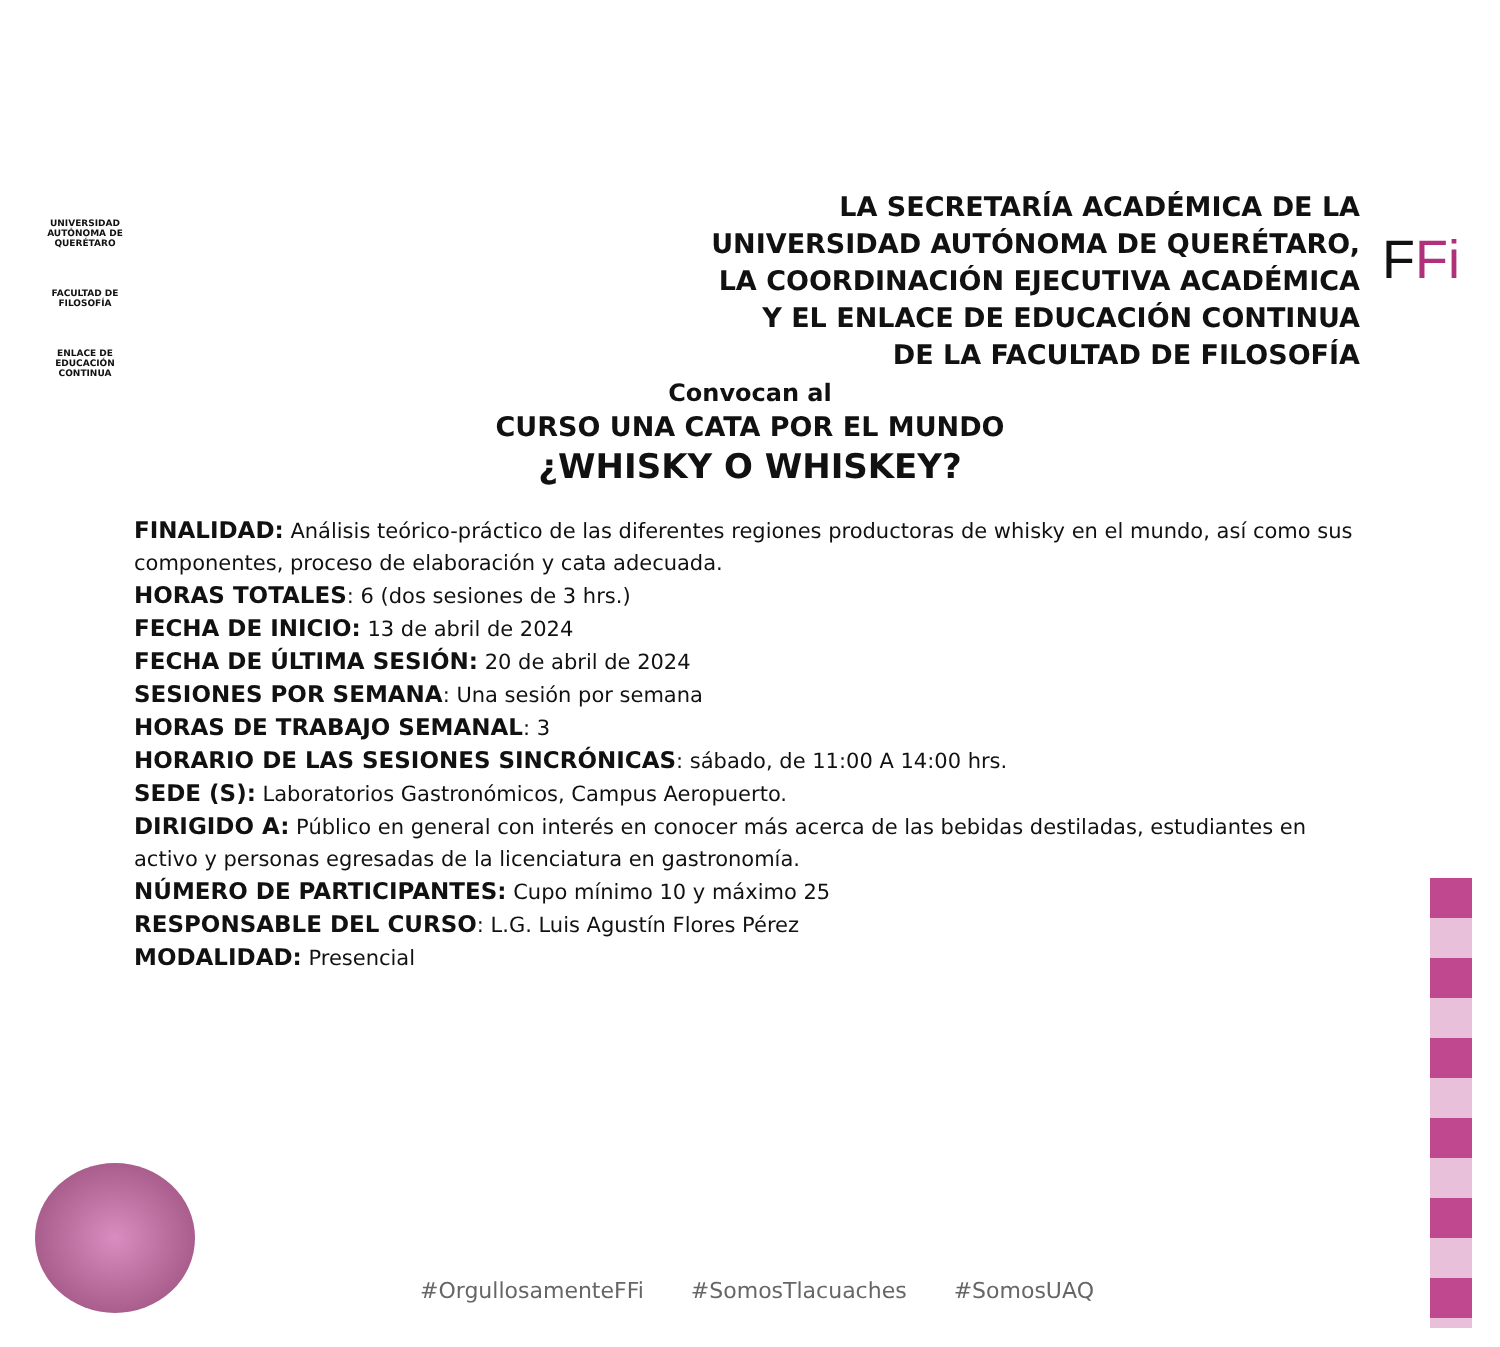UNIVERSIDAD AUTÓNOMA DE QUERÉTARO
FACULTAD DE FILOSOFÍA
ENLACE DE EDUCACIÓN CONTINUA
FFi
LA SECRETARÍA ACADÉMICA DE LA
UNIVERSIDAD AUTÓNOMA DE QUERÉTARO,
LA COORDINACIÓN EJECUTIVA ACADÉMICA
Y EL ENLACE DE EDUCACIÓN CONTINUA
DE LA FACULTAD DE FILOSOFÍA
Convocan al
CURSO UNA CATA POR EL MUNDO
¿WHISKY O WHISKEY?
FINALIDAD: Análisis teórico-práctico de las diferentes regiones productoras de whisky en el mundo, así como sus componentes, proceso de elaboración y cata adecuada.
HORAS TOTALES: 6 (dos sesiones de 3 hrs.)
FECHA DE INICIO: 13 de abril de 2024
FECHA DE ÚLTIMA SESIÓN: 20 de abril de 2024
SESIONES POR SEMANA: Una sesión por semana
HORAS DE TRABAJO SEMANAL: 3
HORARIO DE LAS SESIONES SINCRÓNICAS: sábado, de 11:00 A 14:00 hrs.
SEDE (S): Laboratorios Gastronómicos, Campus Aeropuerto.
DIRIGIDO A: Público en general con interés en conocer más acerca de las bebidas destiladas, estudiantes en activo y personas egresadas de la licenciatura en gastronomía.
NÚMERO DE PARTICIPANTES: Cupo mínimo 10 y máximo 25
RESPONSABLE DEL CURSO: L.G. Luis Agustín Flores Pérez
MODALIDAD: Presencial
#OrgullosamenteFFi #SomosTlacuaches #SomosUAQ